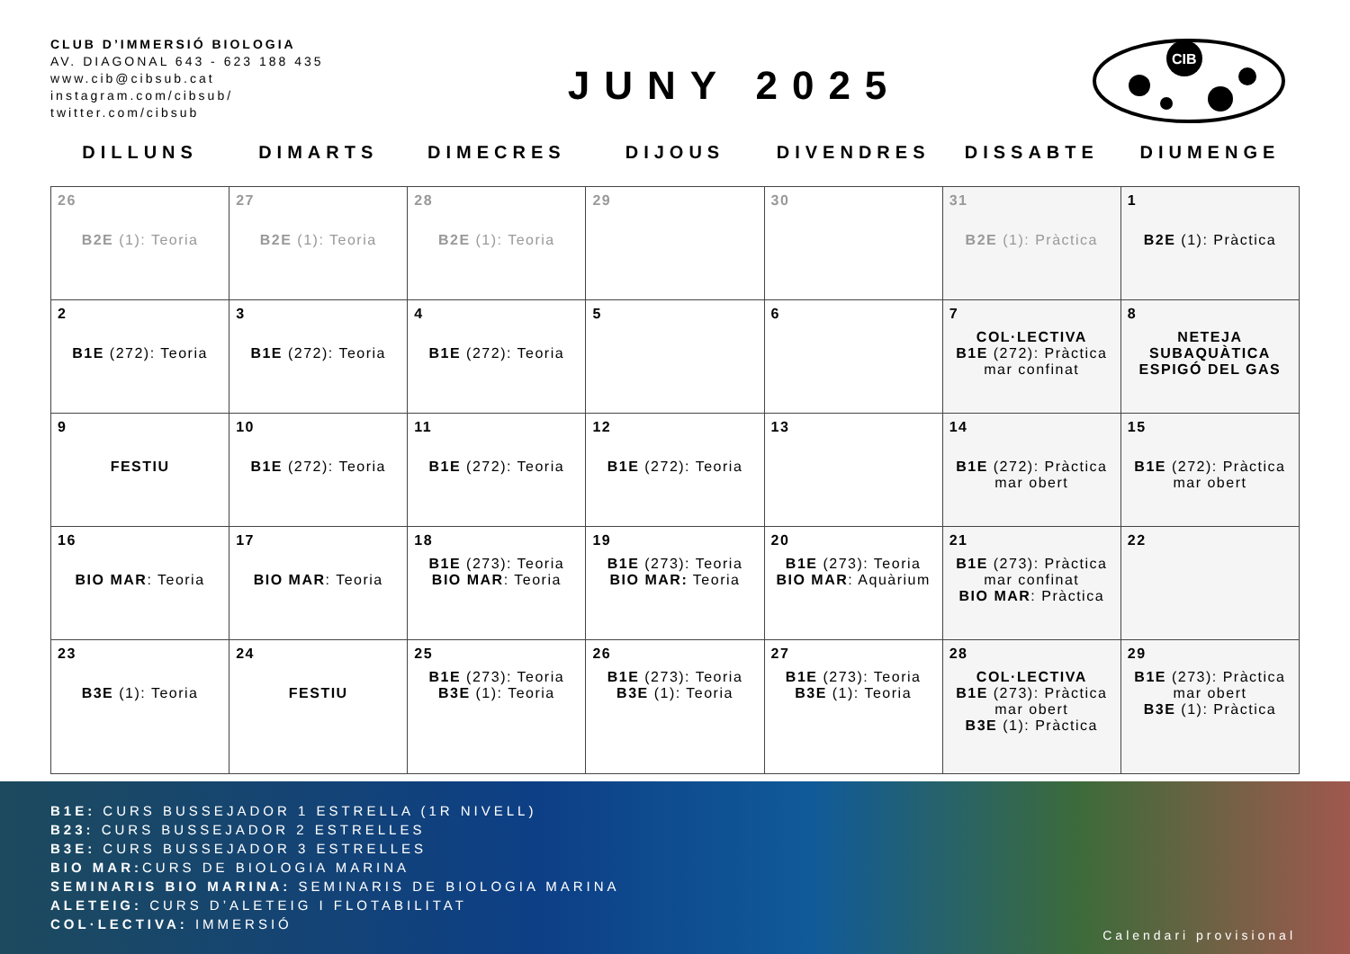CLUB D’IMMERSIÓ BIOLOGIA
AV. DIAGONAL 643 - 623 188 435
www.cib@cibsub.cat
instagram.com/cibsub/
twitter.com/cibsub
JUNY 2025
CIB
| DILLUNS | DIMARTS | DIMECRES | DIJOUS | DIVENDRES | DISSABTE | DIUMENGE |
| --- | --- | --- | --- | --- | --- | --- |
| 26 B2E (1): Teoria | 27 B2E (1): Teoria | 28 B2E (1): Teoria | 29 | 30 | 31 B2E (1): Pràctica | 1 B2E (1): Pràctica |
| 2 B1E (272): Teoria | 3 B1E (272): Teoria | 4 B1E (272): Teoria | 5 | 6 | 7 COL·LECTIVA B1E (272): Pràctica mar confinat | 8 NETEJA SUBAQUÀTICA ESPIGÓ DEL GAS |
| 9 FESTIU | 10 B1E (272): Teoria | 11 B1E (272): Teoria | 12 B1E (272): Teoria | 13 | 14 B1E (272): Pràctica mar obert | 15 B1E (272): Pràctica mar obert |
| 16 BIO MAR : Teoria | 17 BIO MAR : Teoria | 18 B1E (273): Teoria BIO MAR : Teoria | 19 B1E (273): Teoria BIO MAR: Teoria | 20 B1E (273): Teoria BIO MAR : Aquàrium | 21 B1E (273): Pràctica mar confinat BIO MAR : Pràctica | 22 |
| 23 B3E (1): Teoria | 24 FESTIU | 25 B1E (273): Teoria B3E (1): Teoria | 26 B1E (273): Teoria B3E (1): Teoria | 27 B1E (273): Teoria B3E (1): Teoria | 28 COL·LECTIVA B1E (273): Pràctica mar obert B3E (1): Pràctica | 29 B1E (273): Pràctica mar obert B3E (1): Pràctica |
B1E: CURS BUSSEJADOR 1 ESTRELLA (1R NIVELL)
B23: CURS BUSSEJADOR 2 ESTRELLES
B3E: CURS BUSSEJADOR 3 ESTRELLES
BIO MAR: CURS DE BIOLOGIA MARINA
SEMINARIS BIO MARINA: SEMINARIS DE BIOLOGIA MARINA
ALETEIG: CURS D’ALETEIG I FLOTABILITAT
COL·LECTIVA: IMMERSIÓ
Calendari provisional